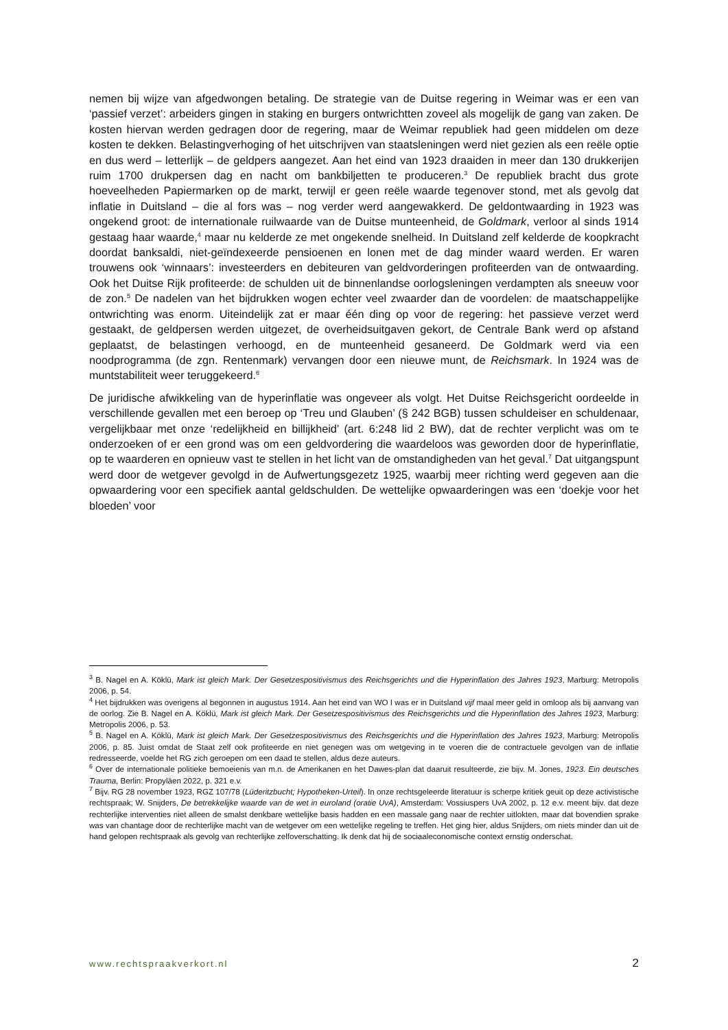nemen bij wijze van afgedwongen betaling. De strategie van de Duitse regering in Weimar was er een van ‘passief verzet’: arbeiders gingen in staking en burgers ontwrichtten zoveel als mogelijk de gang van zaken. De kosten hiervan werden gedragen door de regering, maar de Weimar republiek had geen middelen om deze kosten te dekken. Belastingverhoging of het uitschrijven van staatsleningen werd niet gezien als een reële optie en dus werd – letterlijk – de geldpers aangezet. Aan het eind van 1923 draaiden in meer dan 130 drukkerijen ruim 1700 drukpersen dag en nacht om bankbiljetten te produceren.<sup>3</sup> De republiek bracht dus grote hoeveelheden Papiermarken op de markt, terwijl er geen reële waarde tegenover stond, met als gevolg dat inflatie in Duitsland – die al fors was – nog verder werd aangewakkerd. De geldontwaarding in 1923 was ongekend groot: de internationale ruilwaarde van de Duitse munteenheid, de Goldmark, verloor al sinds 1914 gestaag haar waarde,<sup>4</sup> maar nu kelderde ze met ongekende snelheid. In Duitsland zelf kelderde de koopkracht doordat banksaldi, niet-geïndexeerde pensioenen en lonen met de dag minder waard werden. Er waren trouwens ook ‘winnaars’: investeerders en debiteuren van geldvorderingen profiteerden van de ontwaarding. Ook het Duitse Rijk profiteerde: de schulden uit de binnenlandse oorlogsleningen verdampten als sneeuw voor de zon.<sup>5</sup> De nadelen van het bijdrukken wogen echter veel zwaarder dan de voordelen: de maatschappelijke ontwrichting was enorm. Uiteindelijk zat er maar één ding op voor de regering: het passieve verzet werd gestaakt, de geldpersen werden uitgezet, de overheidsuitgaven gekort, de Centrale Bank werd op afstand geplaatst, de belastingen verhoogd, en de munteenheid gesaneerd. De Goldmark werd via een noodprogramma (de zgn. Rentenmark) vervangen door een nieuwe munt, de Reichsmark. In 1924 was de muntstabiliteit weer teruggekeerd.<sup>6</sup>
De juridische afwikkeling van de hyperinflatie was ongeveer als volgt. Het Duitse Reichsgericht oordeelde in verschillende gevallen met een beroep op ‘Treu und Glauben’ (§ 242 BGB) tussen schuldeiser en schuldenaar, vergelijkbaar met onze ‘redelijkheid en billijkheid’ (art. 6:248 lid 2 BW), dat de rechter verplicht was om te onderzoeken of er een grond was om een geldvordering die waardeloos was geworden door de hyperinflatie, op te waarderen en opnieuw vast te stellen in het licht van de omstandigheden van het geval.<sup>7</sup> Dat uitgangspunt werd door de wetgever gevolgd in de Aufwertungsgezetz 1925, waarbij meer richting werd gegeven aan die opwaardering voor een specifiek aantal geldschulden. De wettelijke opwaarderingen was een ‘doekje voor het bloeden’ voor
<sup>3</sup> B. Nagel en A. Köklü, Mark ist gleich Mark. Der Gesetzespositivismus des Reichsgerichts und die Hyperinflation des Jahres 1923, Marburg: Metropolis 2006, p. 54.
<sup>4</sup> Het bijdrukken was overigens al begonnen in augustus 1914. Aan het eind van WO I was er in Duitsland vijf maal meer geld in omloop als bij aanvang van de oorlog. Zie B. Nagel en A. Köklü, Mark ist gleich Mark. Der Gesetzespositivismus des Reichsgerichts und die Hyperinflation des Jahres 1923, Marburg: Metropolis 2006, p. 53.
<sup>5</sup> B. Nagel en A. Köklü, Mark ist gleich Mark. Der Gesetzespositivismus des Reichsgerichts und die Hyperinflation des Jahres 1923, Marburg: Metropolis 2006, p. 85. Juist omdat de Staat zelf ook profiteerde en niet genegen was om wetgeving in te voeren die de contractuele gevolgen van de inflatie redresseerde, voelde het RG zich geroepen om een daad te stellen, aldus deze auteurs.
<sup>6</sup> Over de internationale politieke bemoeienis van m.n. de Amerikanen en het Dawes-plan dat daaruit resulteerde, zie bijv. M. Jones, 1923. Ein deutsches Trauma, Berlin: Propyläen 2022, p. 321 e.v.
<sup>7</sup> Bijv. RG 28 november 1923, RGZ 107/78 (Lüderitzbucht; Hypotheken-Urteil). In onze rechtsgeleerde literatuur is scherpe kritiek geuit op deze activistische rechtspraak; W. Snijders, De betrekkelijke waarde van de wet in euroland (oratie UvA), Amsterdam: Vossiuspers UvA 2002, p. 12 e.v. meent bijv. dat deze rechterlijke interventies niet alleen de smalst denkbare wettelijke basis hadden en een massale gang naar de rechter uitlokten, maar dat bovendien sprake was van chantage door de rechterlijke macht van de wetgever om een wettelijke regeling te treffen. Het ging hier, aldus Snijders, om niets minder dan uit de hand gelopen rechtspraak als gevolg van rechterlijke zelfoverschatting. Ik denk dat hij de sociaaleconomische context ernstig onderschat.
www.rechtspraakverkort.nl 2